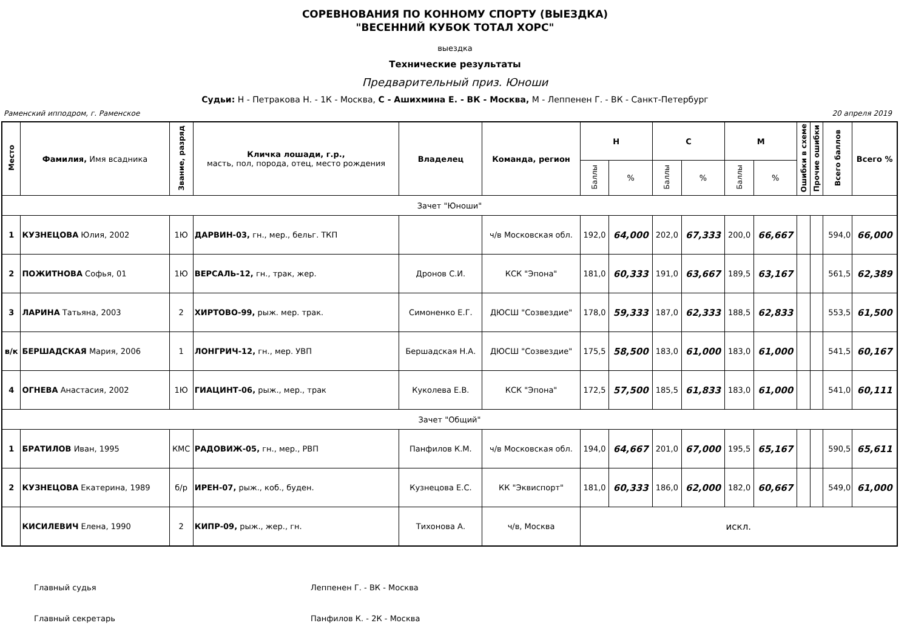СОРЕВНОВАНИЯ ПО КОННОМУ СПОРТУ (ВЫЕЗДКА)
"ВЕСЕННИЙ КУБОК ТОТАЛ ХОРС"
выездка
Технические результаты
Предварительный приз. Юноши
Судьи: Н - Петракова Н. - 1К - Москва, С - Ашихмина Е. - ВК - Москва, М - Леппенен Г. - ВК - Санкт-Петербург
Раменский ипподром, г. Раменское 20 апреля 2019
| Место | Фамилия, Имя всадника | Звание, разряд | Кличка лошади, г.р., масть, пол, порода, отец, место рождения | Владелец | Команда, регион | Н | | С | | М | | Ошибки в схеме | Прочие ошибки | Всего баллов | Всего % |
| --- | --- | --- | --- | --- | --- | --- | --- | --- | --- | --- | --- | --- | --- | --- | --- |
| | | | | | | Баллы | % | Баллы | % | Баллы | % | | | | |
| Зачет "Юноши" | | | | | | | | | | | | | | | |
| 1 | КУЗНЕЦОВА Юлия, 2002 | 1Ю | ДАРВИН-03, гн., мер., бельг. ТКП | | ч/в Московская обл. | 192,0 | 64,000 | 202,0 | 67,333 | 200,0 | 66,667 | | | 594,0 | 66,000 |
| 2 | ПОЖИТНОВА Софья, 01 | 1Ю | ВЕРСАЛЬ-12, гн., трак, жер. | Дронов С.И. | КСК "Эпона" | 181,0 | 60,333 | 191,0 | 63,667 | 189,5 | 63,167 | | | 561,5 | 62,389 |
| 3 | ЛАРИНА Татьяна, 2003 | 2 | ХИРТОВО-99, рыж. мер. трак. | Симоненко Е.Г. | ДЮСШ "Созвездие" | 178,0 | 59,333 | 187,0 | 62,333 | 188,5 | 62,833 | | | 553,5 | 61,500 |
| в/к | БЕРШАДСКАЯ Мария, 2006 | 1 | ЛОНГРИЧ-12, гн., мер. УВП | Бершадская Н.А. | ДЮСШ "Созвездие" | 175,5 | 58,500 | 183,0 | 61,000 | 183,0 | 61,000 | | | 541,5 | 60,167 |
| 4 | ОГНЕВА Анастасия, 2002 | 1Ю | ГИАЦИНТ-06, рыж., мер., трак | Куколева Е.В. | КСК "Эпона" | 172,5 | 57,500 | 185,5 | 61,833 | 183,0 | 61,000 | | | 541,0 | 60,111 |
| Зачет "Общий" | | | | | | | | | | | | | | | |
| 1 | БРАТИЛОВ Иван, 1995 | КМС | РАДОВИЖ-05, гн., мер., РВП | Панфилов К.М. | ч/в Московская обл. | 194,0 | 64,667 | 201,0 | 67,000 | 195,5 | 65,167 | | | 590,5 | 65,611 |
| 2 | КУЗНЕЦОВА Екатерина, 1989 | б/р | ИРЕН-07, рыж., коб., буден. | Кузнецова Е.С. | КК "Эквиспорт" | 181,0 | 60,333 | 186,0 | 62,000 | 182,0 | 60,667 | | | 549,0 | 61,000 |
| | КИСИЛЕВИЧ Елена, 1990 | 2 | КИПР-09, рыж., жер., гн. | Тихонова А. | ч/в, Москва | искл. | | | | | | | | | |
Главный судья Леппенен Г. - ВК - Москва
Главный секретарь Панфилов К. - 2К - Москва